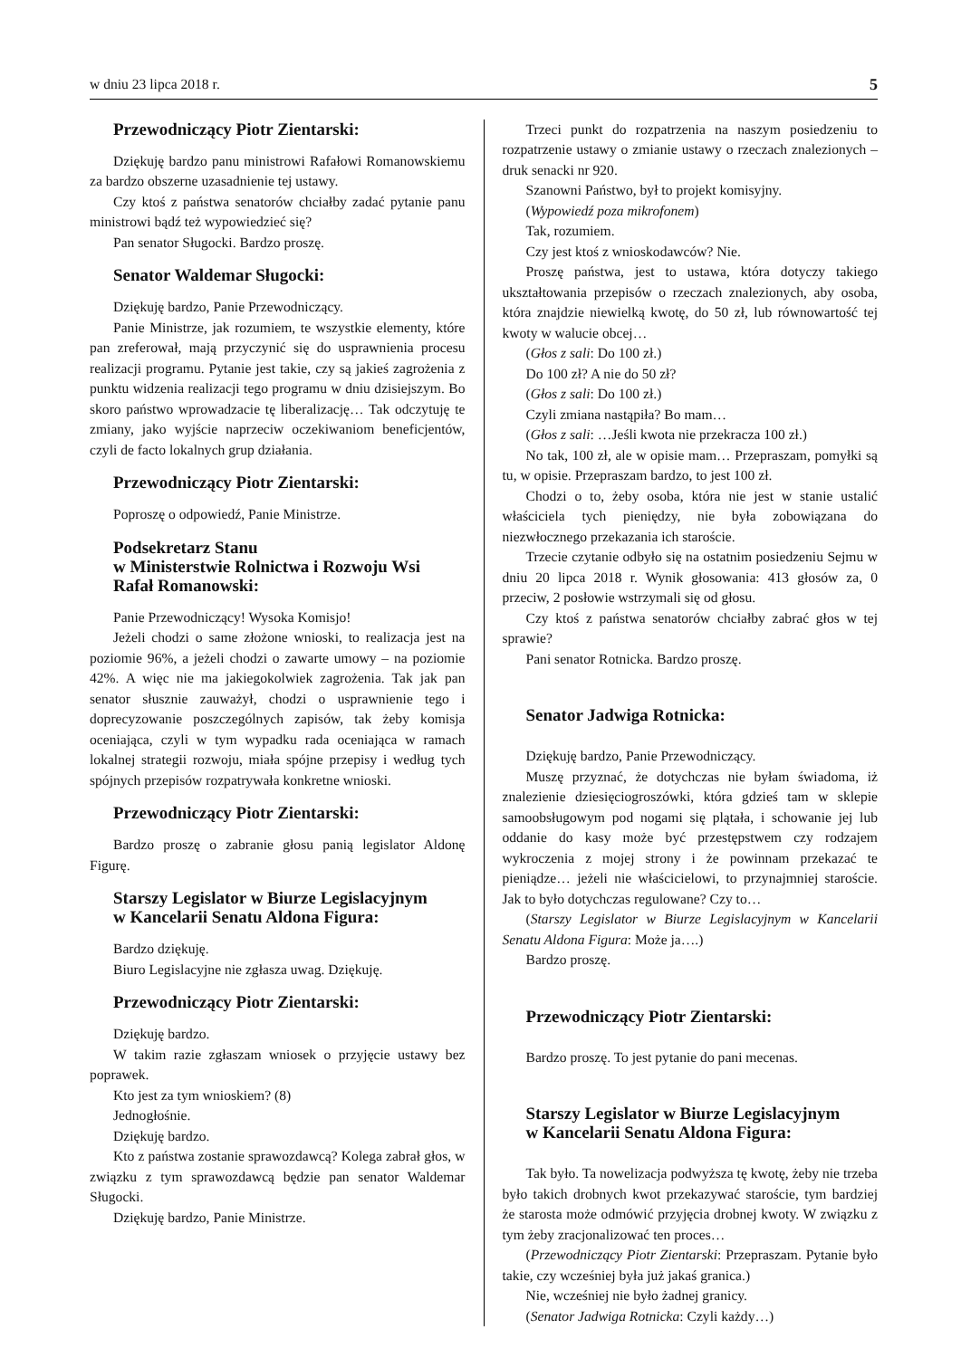w dniu 23 lipca 2018 r. 5
Przewodniczący Piotr Zientarski:
Dziękuję bardzo panu ministrowi Rafałowi Romanowskiemu za bardzo obszerne uzasadnienie tej ustawy.
Czy ktoś z państwa senatorów chciałby zadać pytanie panu ministrowi bądź też wypowiedzieć się?
Pan senator Sługocki. Bardzo proszę.
Senator Waldemar Sługocki:
Dziękuję bardzo, Panie Przewodniczący.
Panie Ministrze, jak rozumiem, te wszystkie elementy, które pan zreferował, mają przyczynić się do usprawnienia procesu realizacji programu. Pytanie jest takie, czy są jakieś zagrożenia z punktu widzenia realizacji tego programu w dniu dzisiejszym. Bo skoro państwo wprowadzacie tę liberalizację… Tak odczytuję te zmiany, jako wyjście naprzeciw oczekiwaniom beneficjentów, czyli de facto lokalnych grup działania.
Przewodniczący Piotr Zientarski:
Poproszę o odpowiedź, Panie Ministrze.
Podsekretarz Stanu
w Ministerstwie Rolnictwa i Rozwoju Wsi
Rafał Romanowski:
Panie Przewodniczący! Wysoka Komisjo!
Jeżeli chodzi o same złożone wnioski, to realizacja jest na poziomie 96%, a jeżeli chodzi o zawarte umowy – na poziomie 42%. A więc nie ma jakiegokolwiek zagrożenia. Tak jak pan senator słusznie zauważył, chodzi o usprawnienie tego i doprecyzowanie poszczególnych zapisów, tak żeby komisja oceniająca, czyli w tym wypadku rada oceniająca w ramach lokalnej strategii rozwoju, miała spójne przepisy i według tych spójnych przepisów rozpatrywała konkretne wnioski.
Przewodniczący Piotr Zientarski:
Bardzo proszę o zabranie głosu panią legislator Aldonę Figurę.
Starszy Legislator w Biurze Legislacyjnym
w Kancelarii Senatu Aldona Figura:
Bardzo dziękuję.
Biuro Legislacyjne nie zgłasza uwag. Dziękuję.
Przewodniczący Piotr Zientarski:
Dziękuję bardzo.
W takim razie zgłaszam wniosek o przyjęcie ustawy bez poprawek.
Kto jest za tym wnioskiem? (8)
Jednogłośnie.
Dziękuję bardzo.
Kto z państwa zostanie sprawozdawcą? Kolega zabrał głos, w związku z tym sprawozdawcą będzie pan senator Waldemar Sługocki.
Dziękuję bardzo, Panie Ministrze.
Trzeci punkt do rozpatrzenia na naszym posiedzeniu to rozpatrzenie ustawy o zmianie ustawy o rzeczach znalezionych – druk senacki nr 920.
Szanowni Państwo, był to projekt komisyjny.
(Wypowiedź poza mikrofonem)
Tak, rozumiem.
Czy jest ktoś z wnioskodawców? Nie.
Proszę państwa, jest to ustawa, która dotyczy takiego ukształtowania przepisów o rzeczach znalezionych, aby osoba, która znajdzie niewielką kwotę, do 50 zł, lub równowartość tej kwoty w walucie obcej…
(Głos z sali: Do 100 zł.)
Do 100 zł? A nie do 50 zł?
(Głos z sali: Do 100 zł.)
Czyli zmiana nastąpiła? Bo mam…
(Głos z sali: …Jeśli kwota nie przekracza 100 zł.)
No tak, 100 zł, ale w opisie mam… Przepraszam, pomyłki są tu, w opisie. Przepraszam bardzo, to jest 100 zł.
Chodzi o to, żeby osoba, która nie jest w stanie ustalić właściciela tych pieniędzy, nie była zobowiązana do niezwłocznego przekazania ich staroście.
Trzecie czytanie odbyło się na ostatnim posiedzeniu Sejmu w dniu 20 lipca 2018 r. Wynik głosowania: 413 głosów za, 0 przeciw, 2 posłowie wstrzymali się od głosu.
Czy ktoś z państwa senatorów chciałby zabrać głos w tej sprawie?
Pani senator Rotnicka. Bardzo proszę.
Senator Jadwiga Rotnicka:
Dziękuję bardzo, Panie Przewodniczący.
Muszę przyznać, że dotychczas nie byłam świadoma, iż znalezienie dziesięciogroszówki, która gdzieś tam w sklepie samoobsługowym pod nogami się plątała, i schowanie jej lub oddanie do kasy może być przestępstwem czy rodzajem wykroczenia z mojej strony i że powinnam przekazać te pieniądze… jeżeli nie właścicielowi, to przynajmniej staroście. Jak to było dotychczas regulowane? Czy to…
(Starszy Legislator w Biurze Legislacyjnym w Kancelarii Senatu Aldona Figura: Może ja….)
Bardzo proszę.
Przewodniczący Piotr Zientarski:
Bardzo proszę. To jest pytanie do pani mecenas.
Starszy Legislator w Biurze Legislacyjnym
w Kancelarii Senatu Aldona Figura:
Tak było. Ta nowelizacja podwyższa tę kwotę, żeby nie trzeba było takich drobnych kwot przekazywać staroście, tym bardziej że starosta może odmówić przyjęcia drobnej kwoty. W związku z tym żeby zracjonalizować ten proces…
(Przewodniczący Piotr Zientarski: Przepraszam. Pytanie było takie, czy wcześniej była już jakaś granica.)
Nie, wcześniej nie było żadnej granicy.
(Senator Jadwiga Rotnicka: Czyli każdy…)